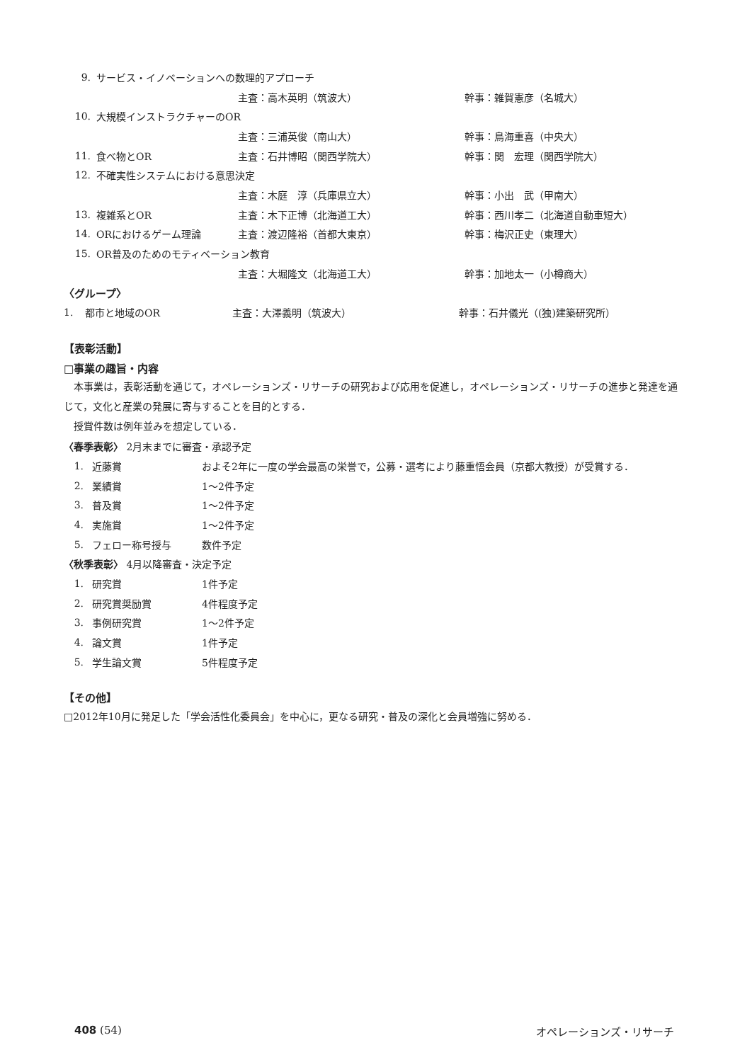9. サービス・イノベーションへの数理的アプローチ
主査：高木英明（筑波大） 幹事：雑賀憲彦（名城大）
10. 大規模インストラクチャーのOR
主査：三浦英俊（南山大） 幹事：鳥海重喜（中央大）
11. 食べ物とOR 主査：石井博昭（関西学院大） 幹事：関　宏理（関西学院大）
12. 不確実性システムにおける意思決定
主査：木庭　淳（兵庫県立大） 幹事：小出　武（甲南大）
13. 複雑系とOR 主査：木下正博（北海道工大） 幹事：西川孝二（北海道自動車短大）
14. ORにおけるゲーム理論 主査：渡辺隆裕（首都大東京） 幹事：梅沢正史（東理大）
15. OR普及のためのモティベーション教育
主査：大堀隆文（北海道工大） 幹事：加地太一（小樽商大）
〈グループ〉
1. 都市と地域のOR 主査：大澤義明（筑波大） 幹事：石井儀光（(独)建築研究所）
【表彰活動】
□事業の趣旨・内容
　本事業は，表彰活動を通じて，オペレーションズ・リサーチの研究および応用を促進し，オペレーションズ・リサーチの進歩と発達を通じて，文化と産業の発展に寄与することを目的とする．
　授賞件数は例年並みを想定している．
〈春季表彰〉 2月末までに審査・承認予定
1. 近藤賞 およそ2年に一度の学会最高の栄誉で，公募・選考により藤重悟会員（京都大教授）が受賞する．
2. 業績賞 1～2件予定
3. 普及賞 1～2件予定
4. 実施賞 1～2件予定
5. フェロー称号授与 数件予定
〈秋季表彰〉 4月以降審査・決定予定
1. 研究賞 1件予定
2. 研究賞奨励賞 4件程度予定
3. 事例研究賞 1～2件予定
4. 論文賞 1件予定
5. 学生論文賞 5件程度予定
【その他】
□2012年10月に発足した「学会活性化委員会」を中心に，更なる研究・普及の深化と会員増強に努める．
408 (54) オペレーションズ・リサーチ